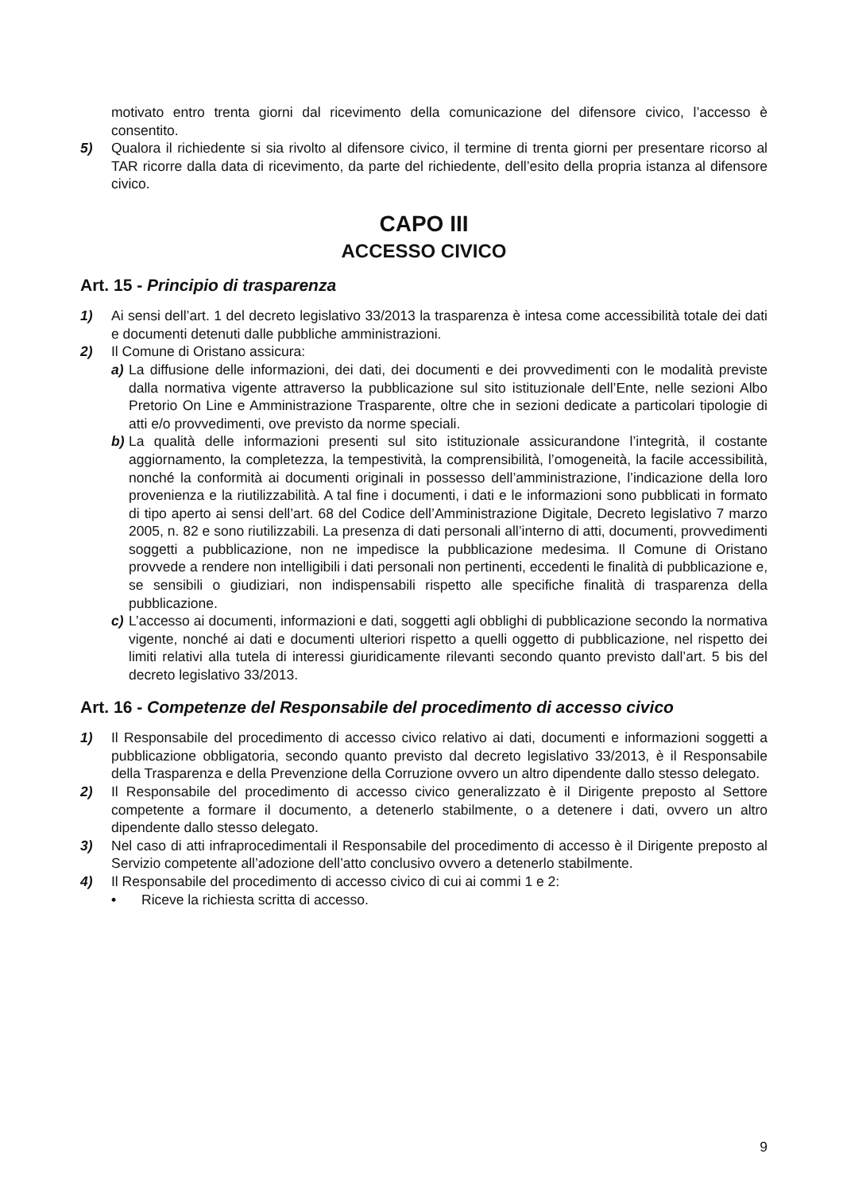motivato entro trenta giorni dal ricevimento della comunicazione del difensore civico, l’accesso è consentito.
5) Qualora il richiedente si sia rivolto al difensore civico, il termine di trenta giorni per presentare ricorso al TAR ricorre dalla data di ricevimento, da parte del richiedente, dell’esito della propria istanza al difensore civico.
CAPO III
ACCESSO CIVICO
Art. 15 - Principio di trasparenza
1) Ai sensi dell’art. 1 del decreto legislativo 33/2013 la trasparenza è intesa come accessibilità totale dei dati e documenti detenuti dalle pubbliche amministrazioni.
2) Il Comune di Oristano assicura:
a) La diffusione delle informazioni, dei dati, dei documenti e dei provvedimenti con le modalità previste dalla normativa vigente attraverso la pubblicazione sul sito istituzionale dell’Ente, nelle sezioni Albo Pretorio On Line e Amministrazione Trasparente, oltre che in sezioni dedicate a particolari tipologie di atti e/o provvedimenti, ove previsto da norme speciali.
b) La qualità delle informazioni presenti sul sito istituzionale assicurandone l’integrità, il costante aggiornamento, la completezza, la tempestività, la comprensibilità, l’omogeneità, la facile accessibilità, nonché la conformità ai documenti originali in possesso dell’amministrazione, l’indicazione della loro provenienza e la riutilizzabilità. A tal fine i documenti, i dati e le informazioni sono pubblicati in formato di tipo aperto ai sensi dell’art. 68 del Codice dell’Amministrazione Digitale, Decreto legislativo 7 marzo 2005, n. 82 e sono riutilizzabili. La presenza di dati personali all’interno di atti, documenti, provvedimenti soggetti a pubblicazione, non ne impedisce la pubblicazione medesima. Il Comune di Oristano provvede a rendere non intelligibili i dati personali non pertinenti, eccedenti le finalità di pubblicazione e, se sensibili o giudiziari, non indispensabili rispetto alle specifiche finalità di trasparenza della pubblicazione.
c) L’accesso ai documenti, informazioni e dati, soggetti agli obblighi di pubblicazione secondo la normativa vigente, nonché ai dati e documenti ulteriori rispetto a quelli oggetto di pubblicazione, nel rispetto dei limiti relativi alla tutela di interessi giuridicamente rilevanti secondo quanto previsto dall’art. 5 bis del decreto legislativo 33/2013.
Art. 16 - Competenze del Responsabile del procedimento di accesso civico
1) Il Responsabile del procedimento di accesso civico relativo ai dati, documenti e informazioni soggetti a pubblicazione obbligatoria, secondo quanto previsto dal decreto legislativo 33/2013, è il Responsabile della Trasparenza e della Prevenzione della Corruzione ovvero un altro dipendente dallo stesso delegato.
2) Il Responsabile del procedimento di accesso civico generalizzato è il Dirigente preposto al Settore competente a formare il documento, a detenerlo stabilmente, o a detenere i dati, ovvero un altro dipendente dallo stesso delegato.
3) Nel caso di atti infraprocedimentali il Responsabile del procedimento di accesso è il Dirigente preposto al Servizio competente all’adozione dell’atto conclusivo ovvero a detenerlo stabilmente.
4) Il Responsabile del procedimento di accesso civico di cui ai commi 1 e 2:
• Riceve la richiesta scritta di accesso.
9